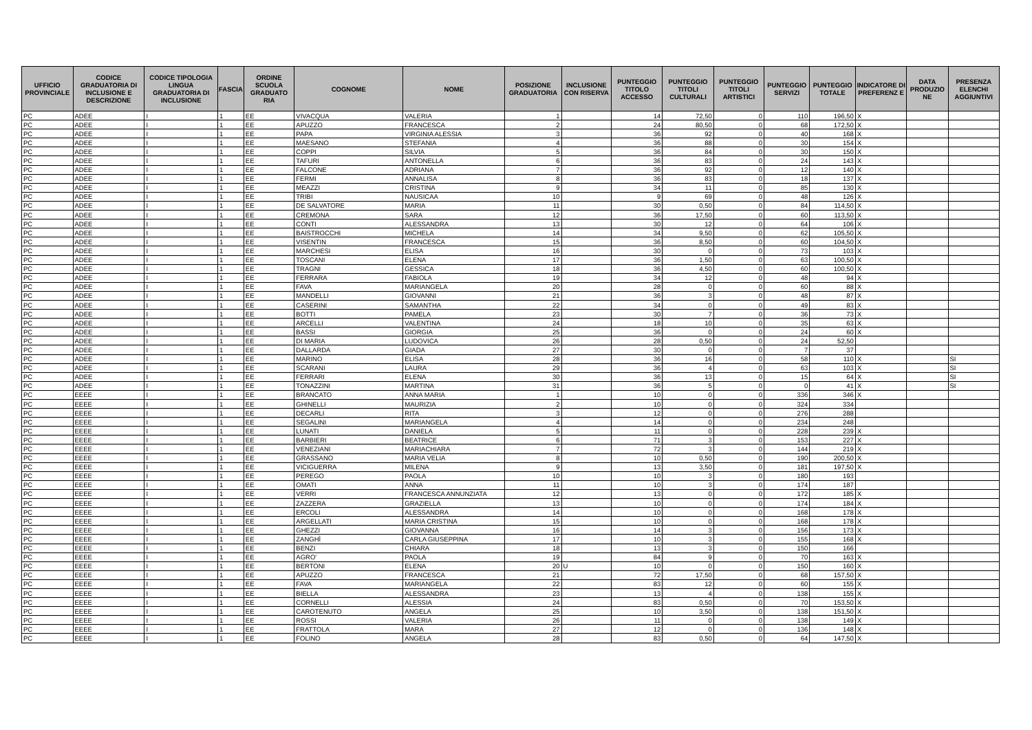| UFFICIO PROVINCIALE | CODICE GRADUATORIA DI INCLUSIONE E DESCRIZIONE | CODICE TIPOLOGIA LINGUA GRADUATORIA DI INCLUSIONE | FASCIA | ORDINE SCUOLA GRADUATO RIA | COGNOME | NOME | POSIZIONE GRADUATORIA | INCLUSIONE CON RISERVA | PUNTEGGIO TITOLO ACCESSO | PUNTEGGIO TITOLI CULTURALI | PUNTEGGIO TITOLI ARTISTICI | PUNTEGGIO SERVIZI | PUNTEGGIO TOTALE | INDICATORE DI PREFERENZ E | DATA PRODUZIO NE | PRESENZA ELENCHI AGGIUNTIVI |
| --- | --- | --- | --- | --- | --- | --- | --- | --- | --- | --- | --- | --- | --- | --- | --- | --- |
| PC | ADEE | I | 1 | EE | VIVACQUA | VALERIA | 1 | | 14 | 72,50 | 0 | 110 | 196,50 | X | | |
| PC | ADEE | I | 1 | EE | APUZZO | FRANCESCA | 2 | | 24 | 80,50 | 0 | 68 | 172,50 | X | | |
| PC | ADEE | I | 1 | EE | PAPA | VIRGINIA ALESSIA | 3 | | 36 | 92 | 0 | 40 | 168 | X | | |
| PC | ADEE | I | 1 | EE | MAESANO | STEFANIA | 4 | | 36 | 88 | 0 | 30 | 154 | X | | |
| PC | ADEE | I | 1 | EE | COPPI | SILVIA | 5 | | 36 | 84 | 0 | 30 | 150 | X | | |
| PC | ADEE | I | 1 | EE | TAFURI | ANTONELLA | 6 | | 36 | 83 | 0 | 24 | 143 | X | | |
| PC | ADEE | I | 1 | EE | FALCONE | ADRIANA | 7 | | 36 | 92 | 0 | 12 | 140 | X | | |
| PC | ADEE | I | 1 | EE | FERMI | ANNALISA | 8 | | 36 | 83 | 0 | 18 | 137 | X | | |
| PC | ADEE | I | 1 | EE | MEAZZI | CRISTINA | 9 | | 34 | 11 | 0 | 85 | 130 | X | | |
| PC | ADEE | I | 1 | EE | TRIBI | NAUSICAA | 10 | | 9 | 69 | 0 | 48 | 126 | X | | |
| PC | ADEE | I | 1 | EE | DE SALVATORE | MARIA | 11 | | 30 | 0,50 | 0 | 84 | 114,50 | X | | |
| PC | ADEE | I | 1 | EE | CREMONA | SARA | 12 | | 36 | 17,50 | 0 | 60 | 113,50 | X | | |
| PC | ADEE | I | 1 | EE | CONTI | ALESSANDRA | 13 | | 30 | 12 | 0 | 64 | 106 | X | | |
| PC | ADEE | I | 1 | EE | BAISTROCCHI | MICHELA | 14 | | 34 | 9,50 | 0 | 62 | 105,50 | X | | |
| PC | ADEE | I | 1 | EE | VISENTIN | FRANCESCA | 15 | | 36 | 8,50 | 0 | 60 | 104,50 | X | | |
| PC | ADEE | I | 1 | EE | MARCHESI | ELISA | 16 | | 30 | 0 | 0 | 73 | 103 | X | | |
| PC | ADEE | I | 1 | EE | TOSCANI | ELENA | 17 | | 36 | 1,50 | 0 | 63 | 100,50 | X | | |
| PC | ADEE | I | 1 | EE | TRAGNI | GESSICA | 18 | | 36 | 4,50 | 0 | 60 | 100,50 | X | | |
| PC | ADEE | I | 1 | EE | FERRARA | FABIOLA | 19 | | 34 | 12 | 0 | 48 | 94 | X | | |
| PC | ADEE | I | 1 | EE | FAVA | MARIANGELA | 20 | | 28 | 0 | 0 | 60 | 88 | X | | |
| PC | ADEE | I | 1 | EE | MANDELLI | GIOVANNI | 21 | | 36 | 3 | 0 | 48 | 87 | X | | |
| PC | ADEE | I | 1 | EE | CASERINI | SAMANTHA | 22 | | 34 | 0 | 0 | 49 | 83 | X | | |
| PC | ADEE | I | 1 | EE | BOTTI | PAMELA | 23 | | 30 | 7 | 0 | 36 | 73 | X | | |
| PC | ADEE | I | 1 | EE | ARCELLI | VALENTINA | 24 | | 18 | 10 | 0 | 35 | 63 | X | | |
| PC | ADEE | I | 1 | EE | BASSI | GIORGIA | 25 | | 36 | 0 | 0 | 24 | 60 | X | | |
| PC | ADEE | I | 1 | EE | DI MARIA | LUDOVICA | 26 | | 28 | 0,50 | 0 | 24 | 52,50 | | | |
| PC | ADEE | I | 1 | EE | DALLARDA | GIADA | 27 | | 30 | 0 | 0 | 7 | 37 | | | |
| PC | ADEE | I | 1 | EE | MARINO | ELISA | 28 | | 36 | 16 | 0 | 58 | 110 | X | | SI |
| PC | ADEE | I | 1 | EE | SCARANI | LAURA | 29 | | 36 | 4 | 0 | 63 | 103 | X | | SI |
| PC | ADEE | I | 1 | EE | FERRARI | ELENA | 30 | | 36 | 13 | 0 | 15 | 64 | X | | SI |
| PC | ADEE | I | 1 | EE | TONAZZINI | MARTINA | 31 | | 36 | 5 | 0 | 0 | 41 | X | | SI |
| PC | EEEE | I | 1 | EE | BRANCATO | ANNA MARIA | 1 | | 10 | 0 | 0 | 336 | 346 | X | | |
| PC | EEEE | I | 1 | EE | GHINELLI | MAURIZIA | 2 | | 10 | 0 | 0 | 324 | 334 | | | |
| PC | EEEE | I | 1 | EE | DECARLI | RITA | 3 | | 12 | 0 | 0 | 276 | 288 | | | |
| PC | EEEE | I | 1 | EE | SEGALINI | MARIANGELA | 4 | | 14 | 0 | 0 | 234 | 248 | | | |
| PC | EEEE | I | 1 | EE | LUNATI | DANIELA | 5 | | 11 | 0 | 0 | 228 | 239 | X | | |
| PC | EEEE | I | 1 | EE | BARBIERI | BEATRICE | 6 | | 71 | 3 | 0 | 153 | 227 | X | | |
| PC | EEEE | I | 1 | EE | VENEZIANI | MARIACHIARA | 7 | | 72 | 3 | 0 | 144 | 219 | X | | |
| PC | EEEE | I | 1 | EE | GRASSANO | MARIA VELIA | 8 | | 10 | 0,50 | 0 | 190 | 200,50 | X | | |
| PC | EEEE | I | 1 | EE | VICIGUERRA | MILENA | 9 | | 13 | 3,50 | 0 | 181 | 197,50 | X | | |
| PC | EEEE | I | 1 | EE | PEREGO | PAOLA | 10 | | 10 | 3 | 0 | 180 | 193 | | | |
| PC | EEEE | I | 1 | EE | OMATI | ANNA | 11 | | 10 | 3 | 0 | 174 | 187 | | | |
| PC | EEEE | I | 1 | EE | VERRI | FRANCESCA ANNUNZIATA | 12 | | 13 | 0 | 0 | 172 | 185 | X | | |
| PC | EEEE | I | 1 | EE | ZAZZERA | GRAZIELLA | 13 | | 10 | 0 | 0 | 174 | 184 | X | | |
| PC | EEEE | I | 1 | EE | ERCOLI | ALESSANDRA | 14 | | 10 | 0 | 0 | 168 | 178 | X | | |
| PC | EEEE | I | 1 | EE | ARGELLATI | MARIA CRISTINA | 15 | | 10 | 0 | 0 | 168 | 178 | X | | |
| PC | EEEE | I | 1 | EE | GHEZZI | GIOVANNA | 16 | | 14 | 3 | 0 | 156 | 173 | X | | |
| PC | EEEE | I | 1 | EE | ZANGHÌ | CARLA GIUSEPPINA | 17 | | 10 | 3 | 0 | 155 | 168 | X | | |
| PC | EEEE | I | 1 | EE | BENZI | CHIARA | 18 | | 13 | 3 | 0 | 150 | 166 | | | |
| PC | EEEE | I | 1 | EE | AGRO' | PAOLA | 19 | | 84 | 9 | 0 | 70 | 163 | X | | |
| PC | EEEE | I | 1 | EE | BERTONI | ELENA | 20 | U | 10 | 0 | 0 | 150 | 160 | X | | |
| PC | EEEE | I | 1 | EE | APUZZO | FRANCESCA | 21 | | 72 | 17,50 | 0 | 68 | 157,50 | X | | |
| PC | EEEE | I | 1 | EE | FAVA | MARIANGELA | 22 | | 83 | 12 | 0 | 60 | 155 | X | | |
| PC | EEEE | I | 1 | EE | BIELLA | ALESSANDRA | 23 | | 13 | 4 | 0 | 138 | 155 | X | | |
| PC | EEEE | I | 1 | EE | CORNELLI | ALESSIA | 24 | | 83 | 0,50 | 0 | 70 | 153,50 | X | | |
| PC | EEEE | I | 1 | EE | CAROTENUTO | ANGELA | 25 | | 10 | 3,50 | 0 | 138 | 151,50 | X | | |
| PC | EEEE | I | 1 | EE | ROSSI | VALERIA | 26 | | 11 | 0 | 0 | 138 | 149 | X | | |
| PC | EEEE | I | 1 | EE | FRATTOLA | MARA | 27 | | 12 | 0 | 0 | 136 | 148 | X | | |
| PC | EEEE | I | 1 | EE | FOLINO | ANGELA | 28 | | 83 | 0,50 | 0 | 64 | 147,50 | X | | |